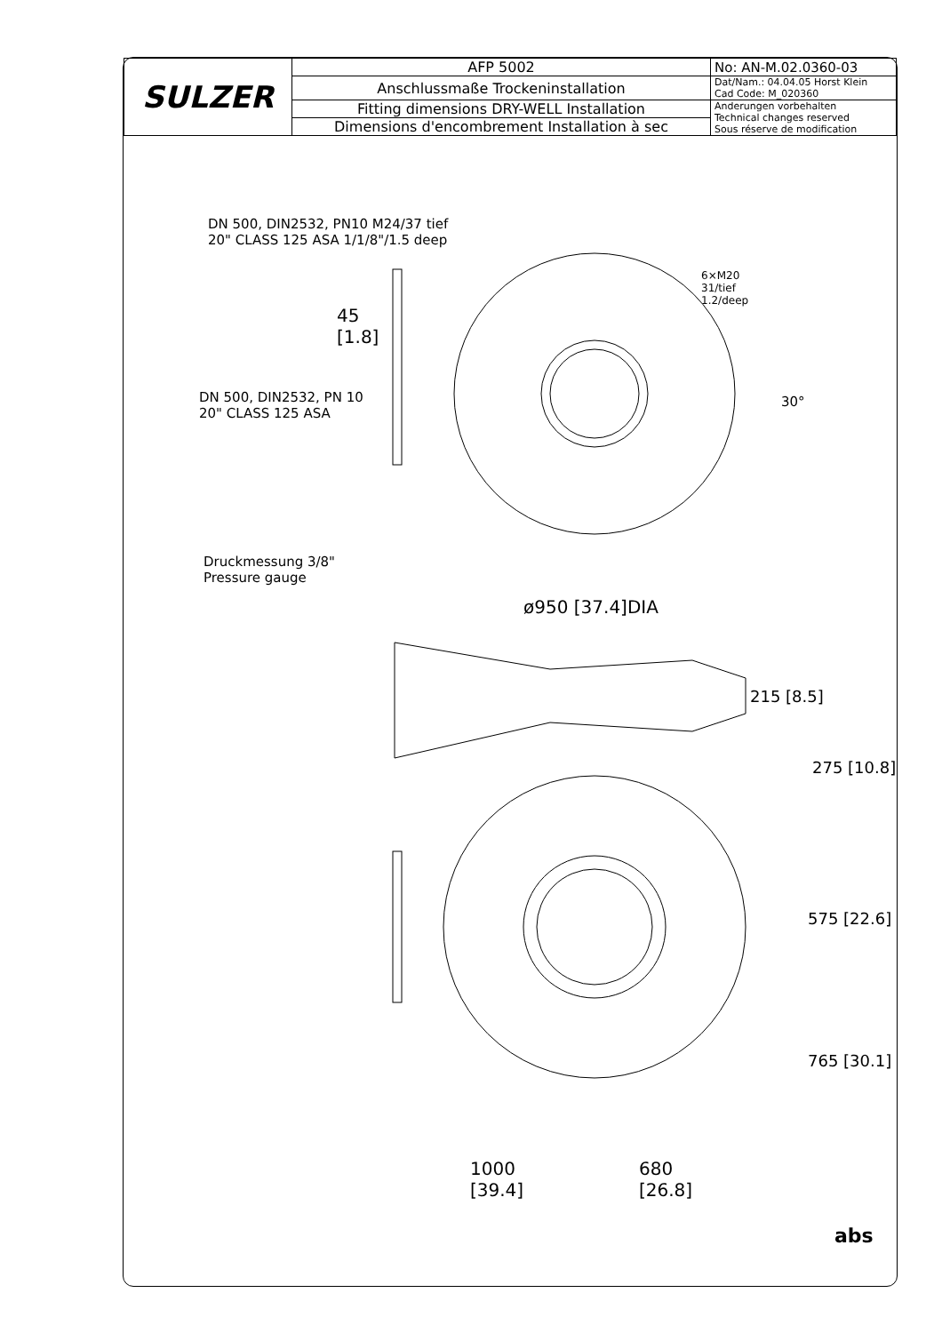| SULZER | AFP 5002 | No: AN-M.02.0360-03 |
| | Anschlussmaße Trockeninstallation | Dat/Nam.: 04.04.05 Horst Klein Cad Code: M_020360 |
| | Fitting dimensions DRY-WELL Installation | Anderungen vorbehalten Technical changes reserved Sous réserve de modification |
| | Dimensions d'encombrement Installation à sec | |
DN 500, DIN2532, PN10 M24/37 tief
20" CLASS 125 ASA 1/1/8"/1.5 deep
6×M20
31/tief
1.2/deep
45
[1.8]
30°
DN 500, DIN2532, PN 10
20" CLASS 125 ASA
Druckmessung 3/8"
Pressure gauge
ø950 [37.4]DIA
215 [8.5]
275 [10.8]
575 [22.6]
765 [30.1]
1000
[39.4]
680
[26.8]
abs